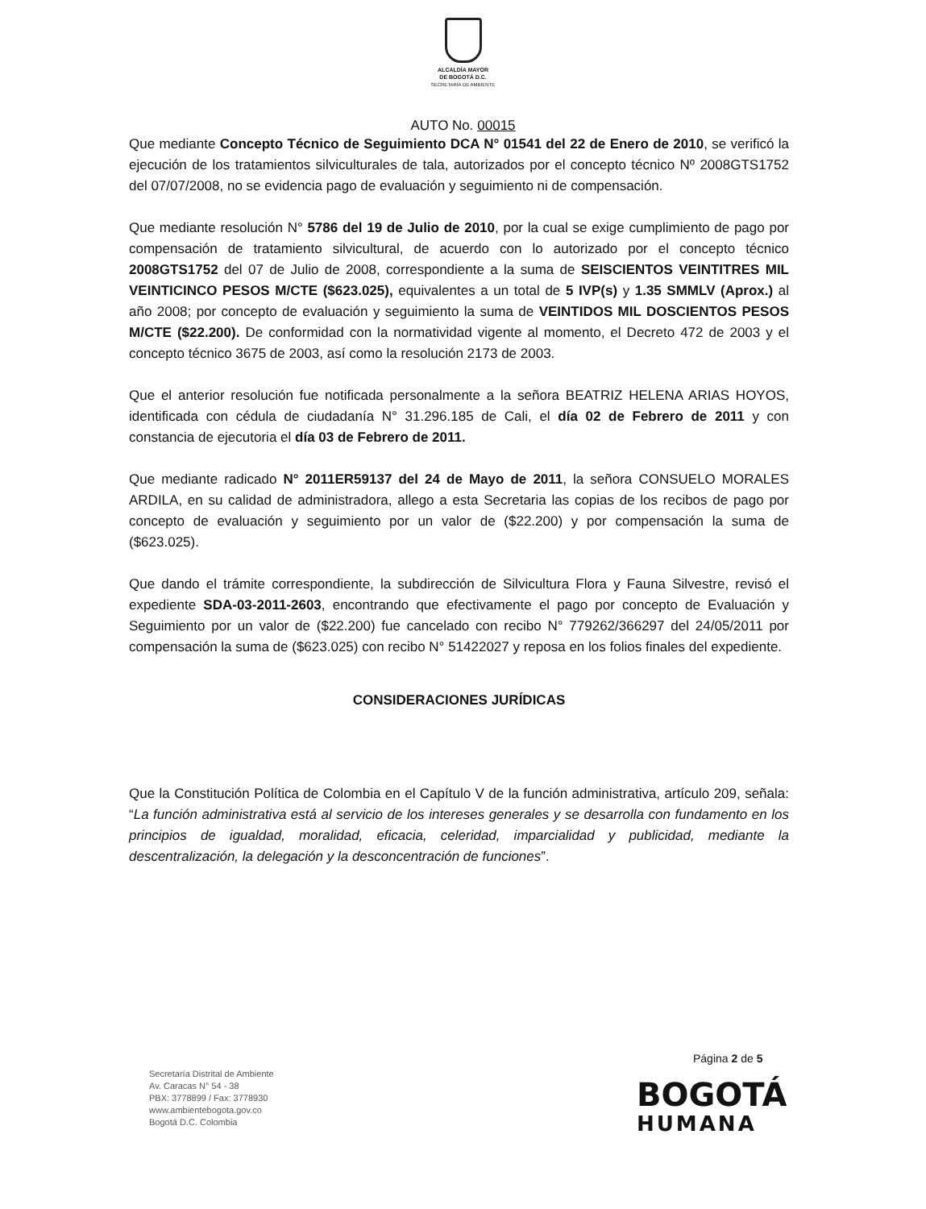ALCALDÍA MAYOR
DE BOGOTÁ D.C.
SECRETARÍA DE AMBIENTE
AUTO No. 00015
Que mediante Concepto Técnico de Seguimiento DCA N° 01541 del 22 de Enero de 2010, se verificó la ejecución de los tratamientos silviculturales de tala, autorizados por el concepto técnico Nº 2008GTS1752 del 07/07/2008, no se evidencia pago de evaluación y seguimiento ni de compensación.
Que mediante resolución N° 5786 del 19 de Julio de 2010, por la cual se exige cumplimiento de pago por compensación de tratamiento silvicultural, de acuerdo con lo autorizado por el concepto técnico 2008GTS1752 del 07 de Julio de 2008, correspondiente a la suma de SEISCIENTOS VEINTITRES MIL VEINTICINCO PESOS M/CTE ($623.025), equivalentes a un total de 5 IVP(s) y 1.35 SMMLV (Aprox.) al año 2008; por concepto de evaluación y seguimiento la suma de VEINTIDOS MIL DOSCIENTOS PESOS M/CTE ($22.200). De conformidad con la normatividad vigente al momento, el Decreto 472 de 2003 y el concepto técnico 3675 de 2003, así como la resolución 2173 de 2003.
Que el anterior resolución fue notificada personalmente a la señora BEATRIZ HELENA ARIAS HOYOS, identificada con cédula de ciudadanía N° 31.296.185 de Cali, el día 02 de Febrero de 2011 y con constancia de ejecutoria el día 03 de Febrero de 2011.
Que mediante radicado N° 2011ER59137 del 24 de Mayo de 2011, la señora CONSUELO MORALES ARDILA, en su calidad de administradora, allego a esta Secretaria las copias de los recibos de pago por concepto de evaluación y seguimiento por un valor de ($22.200) y por compensación la suma de ($623.025).
Que dando el trámite correspondiente, la subdirección de Silvicultura Flora y Fauna Silvestre, revisó el expediente SDA-03-2011-2603, encontrando que efectivamente el pago por concepto de Evaluación y Seguimiento por un valor de ($22.200) fue cancelado con recibo N° 779262/366297 del 24/05/2011 por compensación la suma de ($623.025) con recibo N° 51422027 y reposa en los folios finales del expediente.
CONSIDERACIONES JURÍDICAS
Que la Constitución Política de Colombia en el Capítulo V de la función administrativa, artículo 209, señala: “La función administrativa está al servicio de los intereses generales y se desarrolla con fundamento en los principios de igualdad, moralidad, eficacia, celeridad, imparcialidad y publicidad, mediante la descentralización, la delegación y la desconcentración de funciones”.
Página 2 de 5
Secretaría Distrital de Ambiente
Av. Caracas N° 54 - 38
PBX: 3778899 / Fax: 3778930
www.ambientebogota.gov.co
Bogotá D.C. Colombia
BOGOTÁ
HUMANA